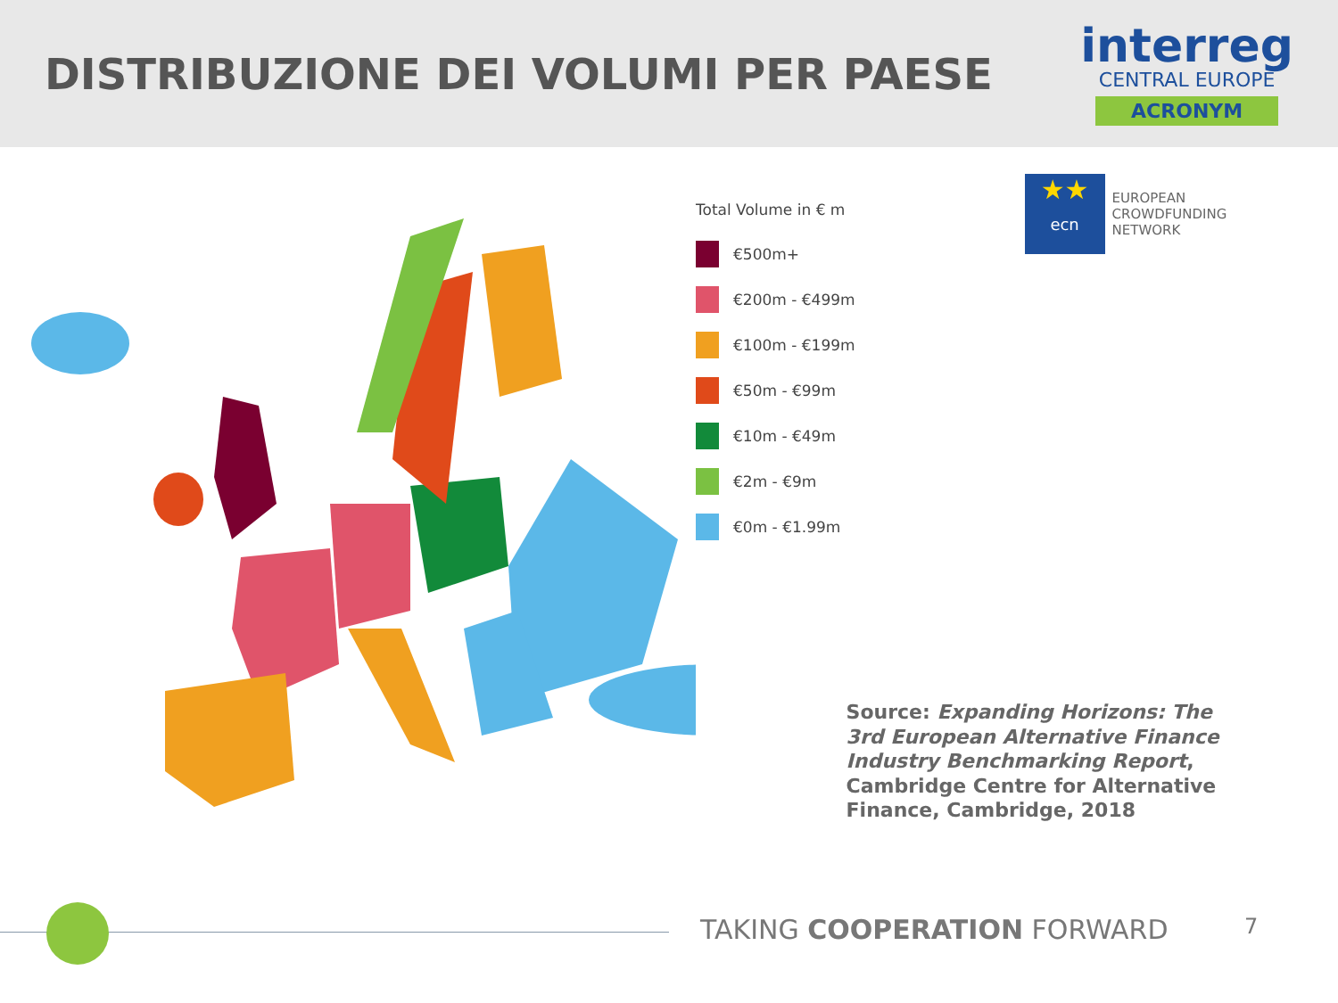DISTRIBUZIONE DEI VOLUMI PER PAESE
interreg
CENTRAL EUROPE
ACRONYM
Total Volume in € m
€500m+
€200m - €499m
€100m - €199m
€50m - €99m
€10m - €49m
€2m - €9m
€0m - €1.99m
★★
ecn
EUROPEAN
CROWDFUNDING
NETWORK
Source: Expanding Horizons: The 3rd European Alternative Finance Industry Benchmarking Report,
Cambridge Centre for Alternative Finance, Cambridge, 2018
TAKING COOPERATION FORWARD 7